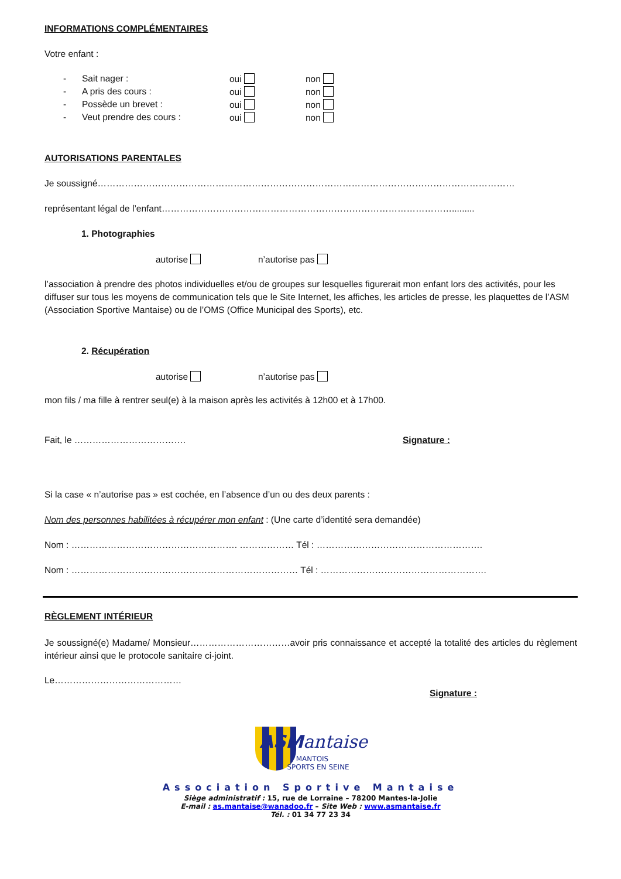INFORMATIONS COMPLÉMENTAIRES
Votre enfant :
- Sait nager : oui non
- A pris des cours : oui non
- Possède un brevet : oui non
- Veut prendre des cours : oui non
AUTORISATIONS PARENTALES
Je soussigné…………………………………………………………………………………………………………………………
représentant légal de l’enfant…………………………………………………………………………………….........
1. Photographies
autorise n’autorise pas
l’association à prendre des photos individuelles et/ou de groupes sur lesquelles figurerait mon enfant lors des activités, pour les diffuser sur tous les moyens de communication tels que le Site Internet, les affiches, les articles de presse, les plaquettes de l’ASM (Association Sportive Mantaise) ou de l’OMS (Office Municipal des Sports), etc.
2. Récupération
autorise n’autorise pas
mon fils / ma fille à rentrer seul(e) à la maison après les activités à 12h00 et à 17h00.
Fait, le ………………………………. Signature :
Si la case « n’autorise pas » est cochée, en l’absence d’un ou des deux parents :
Nom des personnes habilitées à récupérer mon enfant : (Une carte d’identité sera demandée)
Nom : ………………………………………………. ……………… Tél : ……………………………………………….
Nom : ………………………………………………………………… Tél : ……………………………………………….
RÈGLEMENT INTÉRIEUR
Je soussigné(e) Madame/ Monsieur……………………………avoir pris connaissance et accepté la totalité des articles du règlement intérieur ainsi que le protocole sanitaire ci-joint.
Le……………………………………
Signature :
ASMantaise MANTOIS
SPORTS EN SEINE
Association Sportive Mantaise
Siège administratif : 15, rue de Lorraine – 78200 Mantes-la-Jolie
E-mail : as.mantaise@wanadoo.fr – Site Web : www.asmantaise.fr
Tél. : 01 34 77 23 34